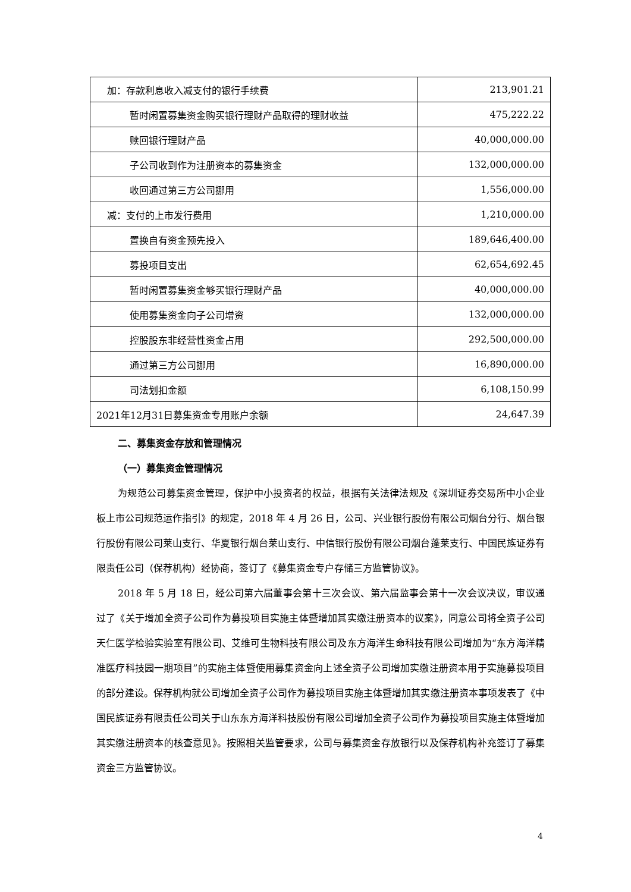| 加：存款利息收入减支付的银行手续费 | 213,901.21 |
| 暂时闲置募集资金购买银行理财产品取得的理财收益 | 475,222.22 |
| 赎回银行理财产品 | 40,000,000.00 |
| 子公司收到作为注册资本的募集资金 | 132,000,000.00 |
| 收回通过第三方公司挪用 | 1,556,000.00 |
| 减：支付的上市发行费用 | 1,210,000.00 |
| 置换自有资金预先投入 | 189,646,400.00 |
| 募投项目支出 | 62,654,692.45 |
| 暂时闲置募集资金够买银行理财产品 | 40,000,000.00 |
| 使用募集资金向子公司增资 | 132,000,000.00 |
| 控股股东非经营性资金占用 | 292,500,000.00 |
| 通过第三方公司挪用 | 16,890,000.00 |
| 司法划扣金额 | 6,108,150.99 |
| 2021年12月31日募集资金专用账户余额 | 24,647.39 |
二、募集资金存放和管理情况
（一）募集资金管理情况
为规范公司募集资金管理，保护中小投资者的权益，根据有关法律法规及《深圳证券交易所中小企业板上市公司规范运作指引》的规定，2018 年 4 月 26 日，公司、兴业银行股份有限公司烟台分行、烟台银行股份有限公司莱山支行、华夏银行烟台莱山支行、中信银行股份有限公司烟台蓬莱支行、中国民族证券有限责任公司（保荐机构）经协商，签订了《募集资金专户存储三方监管协议》。
2018 年 5 月 18 日，经公司第六届董事会第十三次会议、第六届监事会第十一次会议决议，审议通过了《关于增加全资子公司作为募投项目实施主体暨增加其实缴注册资本的议案》，同意公司将全资子公司天仁医学检验实验室有限公司、艾维可生物科技有限公司及东方海洋生命科技有限公司增加为“东方海洋精准医疗科技园一期项目”的实施主体暨使用募集资金向上述全资子公司增加实缴注册资本用于实施募投项目的部分建设。保荐机构就公司增加全资子公司作为募投项目实施主体暨增加其实缴注册资本事项发表了《中国民族证券有限责任公司关于山东东方海洋科技股份有限公司增加全资子公司作为募投项目实施主体暨增加其实缴注册资本的核查意见》。按照相关监管要求，公司与募集资金存放银行以及保荐机构补充签订了募集资金三方监管协议。
4